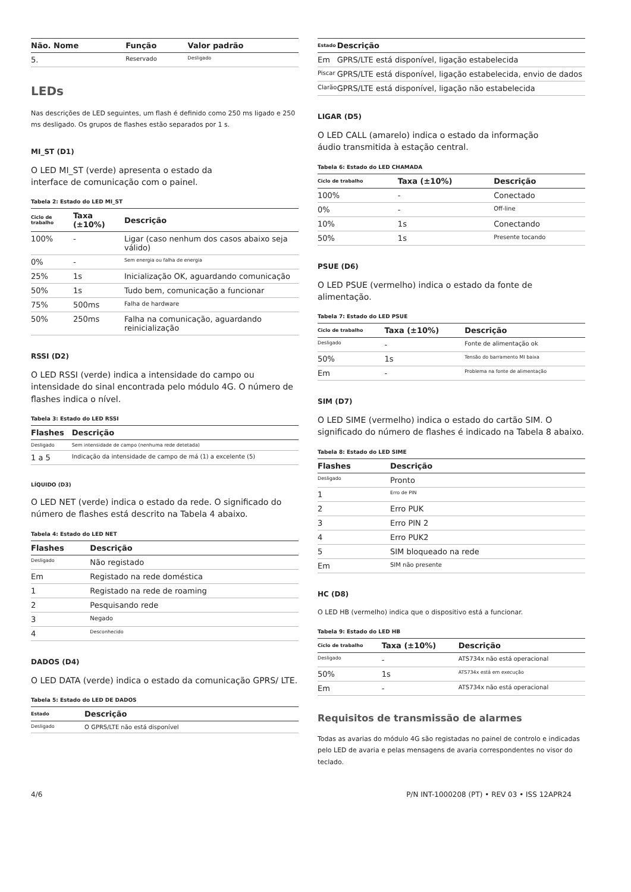| Não. Nome | Função | Valor padrão |
| --- | --- | --- |
| 5. | Reservado | Desligado |
LEDs
Nas descrições de LED seguintes, um flash é definido como 250 ms ligado e 250 ms desligado. Os grupos de flashes estão separados por 1 s.
MI_ST (D1)
O LED MI_ST (verde) apresenta o estado da
interface de comunicação com o painel.
Tabela 2: Estado do LED MI_ST
| Ciclo de trabalho | Taxa (±10%) | Descrição |
| --- | --- | --- |
| 100% | - | Ligar (caso nenhum dos casos abaixo seja válido) |
| 0% | - | Sem energia ou falha de energia |
| 25% | 1s | Inicialização OK, aguardando comunicação |
| 50% | 1s | Tudo bem, comunicação a funcionar |
| 75% | 500ms | Falha de hardware |
| 50% | 250ms | Falha na comunicação, aguardando reinicialização |
RSSI (D2)
O LED RSSI (verde) indica a intensidade do campo ou intensidade do sinal encontrada pelo módulo 4G. O número de flashes indica o nível.
Tabela 3: Estado do LED RSSI
| Flashes | Descrição |
| --- | --- |
| Desligado | Sem intensidade de campo (nenhuma rede detetada) |
| 1 a 5 | Indicação da intensidade de campo de má (1) a excelente (5) |
LÍQUIDO (D3)
O LED NET (verde) indica o estado da rede. O significado do número de flashes está descrito na Tabela 4 abaixo.
Tabela 4: Estado do LED NET
| Flashes | Descrição |
| --- | --- |
| Desligado | Não registado |
| Em | Registado na rede doméstica |
| 1 | Registado na rede de roaming |
| 2 | Pesquisando rede |
| 3 | Negado |
| 4 | Desconhecido |
DADOS (D4)
O LED DATA (verde) indica o estado da comunicação GPRS/ LTE.
Tabela 5: Estado do LED DE DADOS
| Estado | Descrição |
| --- | --- |
| Desligado | O GPRS/LTE não está disponível |
| Estado | Descrição |
| --- | --- |
| Em | GPRS/LTE está disponível, ligação estabelecida |
| Piscar | GPRS/LTE está disponível, ligação estabelecida, envio de dados |
| Clarão | GPRS/LTE está disponível, ligação não estabelecida |
LIGAR (D5)
O LED CALL (amarelo) indica o estado da informação
áudio transmitida à estação central.
Tabela 6: Estado do LED CHAMADA
| Ciclo de trabalho | Taxa (±10%) | Descrição |
| --- | --- | --- |
| 100% | - | Conectado |
| 0% | - | Off-line |
| 10% | 1s | Conectando |
| 50% | 1s | Presente tocando |
PSUE (D6)
O LED PSUE (vermelho) indica o estado da fonte de alimentação.
Tabela 7: Estado do LED PSUE
| Ciclo de trabalho | Taxa (±10%) | Descrição |
| --- | --- | --- |
| Desligado | - | Fonte de alimentação ok |
| 50% | 1s | Tensão do barramento MI baixa |
| Em | - | Problema na fonte de alimentação |
SIM (D7)
O LED SIME (vermelho) indica o estado do cartão SIM. O significado do número de flashes é indicado na Tabela 8 abaixo.
Tabela 8: Estado do LED SIME
| Flashes | Descrição |
| --- | --- |
| Desligado | Pronto |
| 1 | Erro de PIN |
| 2 | Erro PUK |
| 3 | Erro PIN 2 |
| 4 | Erro PUK2 |
| 5 | SIM bloqueado na rede |
| Em | SIM não presente |
HC (D8)
O LED HB (vermelho) indica que o dispositivo está a funcionar.
Tabela 9: Estado do LED HB
| Ciclo de trabalho | Taxa (±10%) | Descrição |
| --- | --- | --- |
| Desligado | - | ATS734x não está operacional |
| 50% | 1s | ATS734x está em execução |
| Em | - | ATS734x não está operacional |
Requisitos de transmissão de alarmes
Todas as avarias do módulo 4G são registadas no painel de controlo e indicadas pelo LED de avaria e pelas mensagens de avaria correspondentes no visor do teclado.
4/6 P/N INT-1000208 (PT) • REV 03 • ISS 12APR24